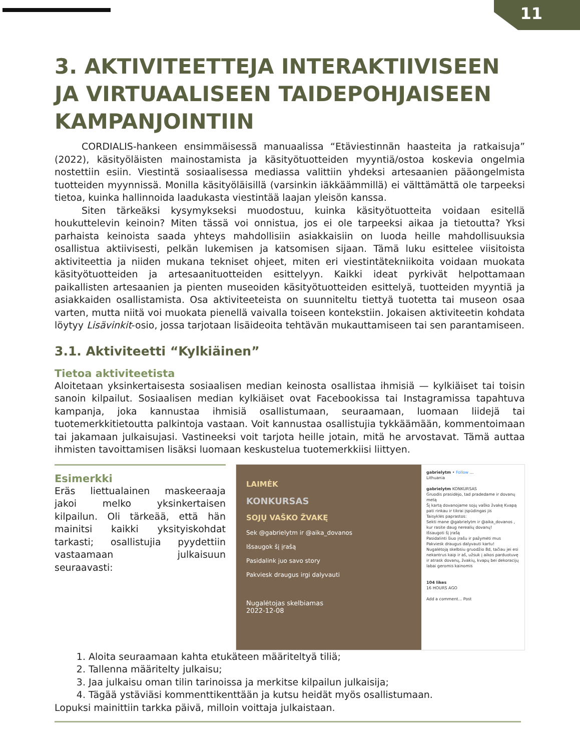11
3. AKTIVITEETTEJA INTERAKTIIVISEEN JA VIRTUAALISEEN TAIDEPOHJAISEEN KAMPANJOINTIIN
CORDIALIS-hankeen ensimmäisessä manuaalissa “Etäviestinnän haasteita ja ratkaisuja” (2022), käsityöläisten mainostamista ja käsityötuotteiden myyntiä/ostoa koskevia ongelmia nostettiin esiin. Viestintä sosiaalisessa mediassa valittiin yhdeksi artesaanien pääongelmista tuotteiden myynnissä. Monilla käsityöläisillä (varsinkin iäkkäämmillä) ei välttämättä ole tarpeeksi tietoa, kuinka hallinnoida laadukasta viestintää laajan yleisön kanssa.
Siten tärkeäksi kysymykseksi muodostuu, kuinka käsityötuotteita voidaan esitellä houkuttelevin keinoin? Miten tässä voi onnistua, jos ei ole tarpeeksi aikaa ja tietoutta? Yksi parhaista keinoista saada yhteys mahdollisiin asiakkaisiin on luoda heille mahdollisuuksia osallistua aktiivisesti, pelkän lukemisen ja katsomisen sijaan. Tämä luku esittelee viisitoista aktiviteettia ja niiden mukana tekniset ohjeet, miten eri viestintätekniikoita voidaan muokata käsityötuotteiden ja artesaanituotteiden esittelyyn. Kaikki ideat pyrkivät helpottamaan paikallisten artesaanien ja pienten museoiden käsityötuotteiden esittelyä, tuotteiden myyntiä ja asiakkaiden osallistamista. Osa aktiviteeteista on suunniteltu tiettyä tuotetta tai museon osaa varten, mutta niitä voi muokata pienellä vaivalla toiseen kontekstiin. Jokaisen aktiviteetin kohdata löytyy Lisävinkit-osio, jossa tarjotaan lisäideoita tehtävän mukauttamiseen tai sen parantamiseen.
3.1. Aktiviteetti “Kylkiäinen”
Tietoa aktiviteetista
Aloitetaan yksinkertaisesta sosiaalisen median keinosta osallistaa ihmisiä — kylkiäiset tai toisin sanoin kilpailut. Sosiaalisen median kylkiäiset ovat Facebookissa tai Instagramissa tapahtuva kampanja, joka kannustaa ihmisiä osallistumaan, seuraamaan, luomaan liidejä tai tuotemerkkitietoutta palkintoja vastaan. Voit kannustaa osallistujia tykkäämään, kommentoimaan tai jakamaan julkaisujasi. Vastineeksi voit tarjota heille jotain, mitä he arvostavat. Tämä auttaa ihmisten tavoittamisen lisäksi luomaan keskustelua tuotemerkkiisi liittyen.
Esimerkki
Eräs liettualainen maskeeraaja jakoi melko yksinkertaisen kilpailun. Oli tärkeää, että hän mainitsi kaikki yksityiskohdat tarkasti; osallistujia pyydettiin vastaamaan julkaisuun seuraavasti:
LAIMĖK
KONKURSAS
SOJŲ VAŠKO ŽVAKĘ
Sek @gabrielytm ir @aika_dovanos
Išsaugok šį įrašą
Pasidalink juo savo story
Pakviesk draugus irgi dalyvauti
Nugalėtojas skelbiamas
2022-12-08
gabrielytm • Follow ...
Lithuania
gabrielytm KONKURSAS
Gruodis prasidėjo, tad pradedame ir dovanų metą
Šį kartą dovanojame sojų vaško žvakę Kvapą pati rinkau ir tikrai įspūdingas jis
Taisyklės paprastos:
Sekti mane @gabrielytm ir @aika_dovanos , kur rasite daug nerealių dovanų!
Išsaugoti šį įrašą
Pasidalinti šiuo įrašu ir pažymėti mus
Pakviesk draugus dalyvauti kartu!
Nugalėtoją skelbsiu gruodžio 8d, tačiau jei esi nekantrus kaip ir aš, užsuk į aikos parduotuvę ir atrask dovanų, žvakių, kvapų bei dekoracijų labai geromis kainomis
104 likes
16 HOURS AGO
Add a comment... Post
1. Aloita seuraamaan kahta etukäteen määriteltyä tiliä;
2. Tallenna määritelty julkaisu;
3. Jaa julkaisu oman tilin tarinoissa ja merkitse kilpailun julkaisija;
4. Tägää ystäviäsi kommenttikenttään ja kutsu heidät myös osallistumaan.
Lopuksi mainittiin tarkka päivä, milloin voittaja julkaistaan.